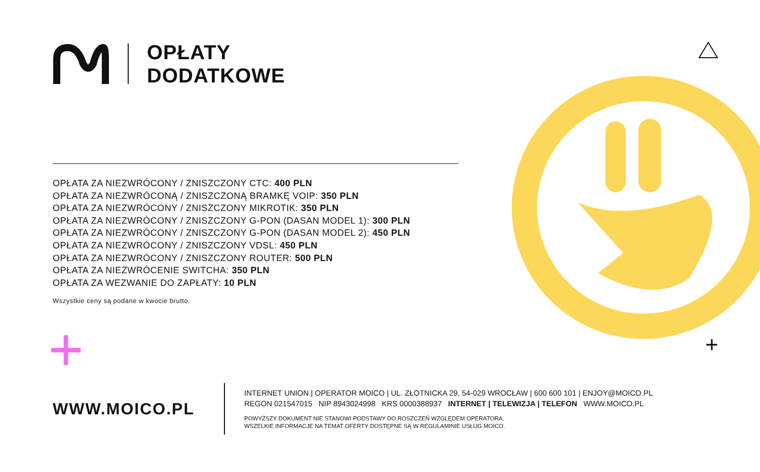+
+
OPŁATY
DODATKOWE
OPŁATA ZA NIEZWRÓCONY / ZNISZCZONY CTC: 400 PLN
OPŁATA ZA NIEZWRÓCONĄ / ZNISZCZONĄ BRAMKĘ VOIP: 350 PLN
OPŁATA ZA NIEZWRÓCONY / ZNISZCZONY MIKROTIK: 350 PLN
OPŁATA ZA NIEZWRÓCONY / ZNISZCZONY G-PON (DASAN MODEL 1): 300 PLN
OPŁATA ZA NIEZWRÓCONY / ZNISZCZONY G-PON (DASAN MODEL 2): 450 PLN
OPŁATA ZA NIEZWRÓCONY / ZNISZCZONY VDSL: 450 PLN
OPŁATA ZA NIEZWRÓCONY / ZNISZCZONY ROUTER: 500 PLN
OPŁATA ZA NIEZWRÓCENIE SWITCHA: 350 PLN
OPŁATA ZA WEZWANIE DO ZAPŁATY: 10 PLN
Wszystkie ceny są podane w kwocie brutto.
WWW.MOICO.PL
INTERNET UNION | OPERATOR MOICO | UL. ZŁOTNICKA 29, 54-029 WROCŁAW | 600 600 101 | ENJOY@MOICO.PL
REGON 021547015 NIP 8943024998 KRS 0000388937 INTERNET | TELEWIZJA | TELEFON WWW.MOICO.PL
POWYŻSZY DOKUMENT NIE STANOWI PODSTAWY DO ROSZCZEŃ WZGLĘDEM OPERATORA.
WSZELKIE INFORMACJE NA TEMAT OFERTY DOSTĘPNE SĄ W REGULAMINIE USŁUG MOICO.